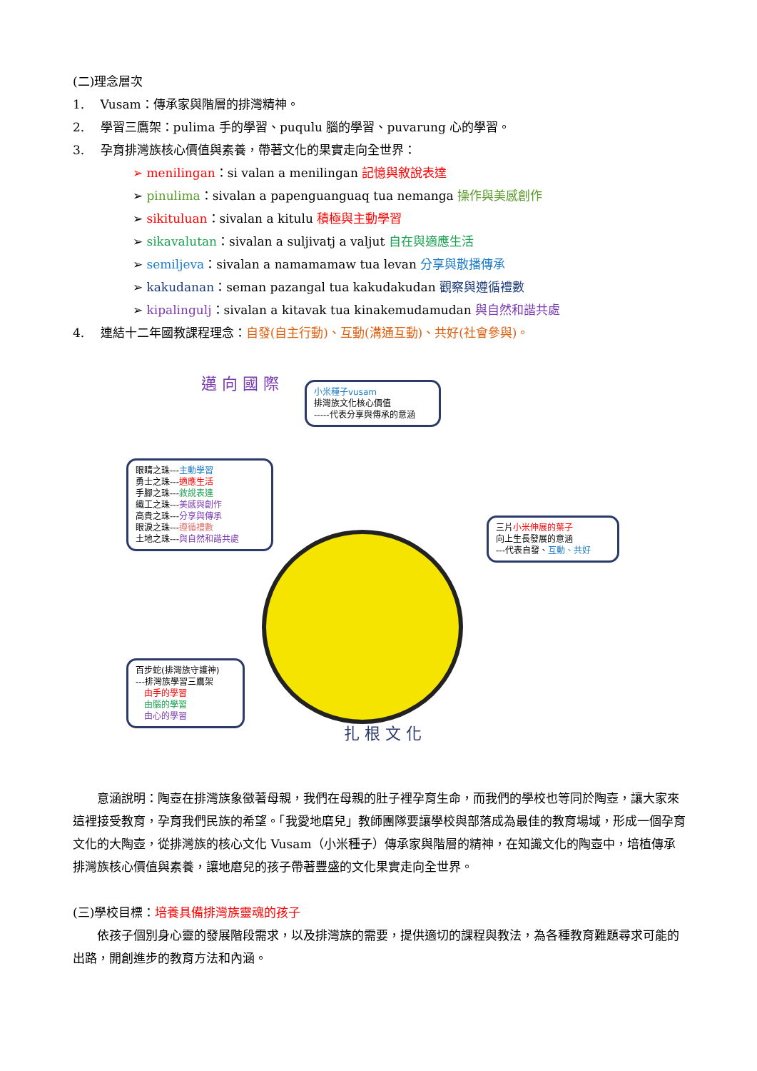(二)理念層次
1.　 Vusam：傳承家與階層的排灣精神。
2.　 學習三鷹架：pulima 手的學習、puqulu 腦的學習、puvarung 心的學習。
3.　 孕育排灣族核心價值與素養，帶著文化的果實走向全世界：
➢ menilingan：si valan a menilingan 記憶與敘說表達
➢ pinulima：sivalan a papenguanguaq tua nemanga 操作與美感創作
➢ sikituluan：sivalan a kitulu 積極與主動學習
➢ sikavalutan：sivalan a suljivatj a valjut 自在與適應生活
➢ semiljeva：sivalan a namamamaw tua levan 分享與散播傳承
➢ kakudanan：seman pazangal tua kakudakudan 觀察與遵循禮數
➢ kipalingulj：sivalan a kitavak tua kinakemudamudan 與自然和諧共處
4.　 連結十二年國教課程理念：自發(自主行動)、互動(溝通互動)、共好(社會參與)。
邁 向 國 際
小米種子vusam
排灣族文化核心價值
-----代表分享與傳承的意涵
眼睛之珠---主動學習
勇士之珠---適應生活
手腳之珠---敘說表達
織工之珠---美感與創作
高貴之珠---分享與傳承
眼淚之珠---遵循禮數
土地之珠---與自然和諧共處
三片小米伸展的葉子
向上生長發展的意涵
---代表自發、互動、共好
百步蛇(排灣族守護神)
---排灣族學習三鷹架
　由手的學習
　由腦的學習
　由心的學習
扎 根 文 化
意涵說明：陶壺在排灣族象徵著母親，我們在母親的肚子裡孕育生命，而我們的學校也等同於陶壺，讓大家來這裡接受教育，孕育我們民族的希望。「我愛地磨兒」教師團隊要讓學校與部落成為最佳的教育場域，形成一個孕育文化的大陶壺，從排灣族的核心文化 Vusam（小米種子）傳承家與階層的精神，在知識文化的陶壺中，培植傳承排灣族核心價值與素養，讓地磨兒的孩子帶著豐盛的文化果實走向全世界。
(三)學校目標：培養具備排灣族靈魂的孩子
依孩子個別身心靈的發展階段需求，以及排灣族的需要，提供適切的課程與教法，為各種教育難題尋求可能的出路，開創進步的教育方法和內涵。